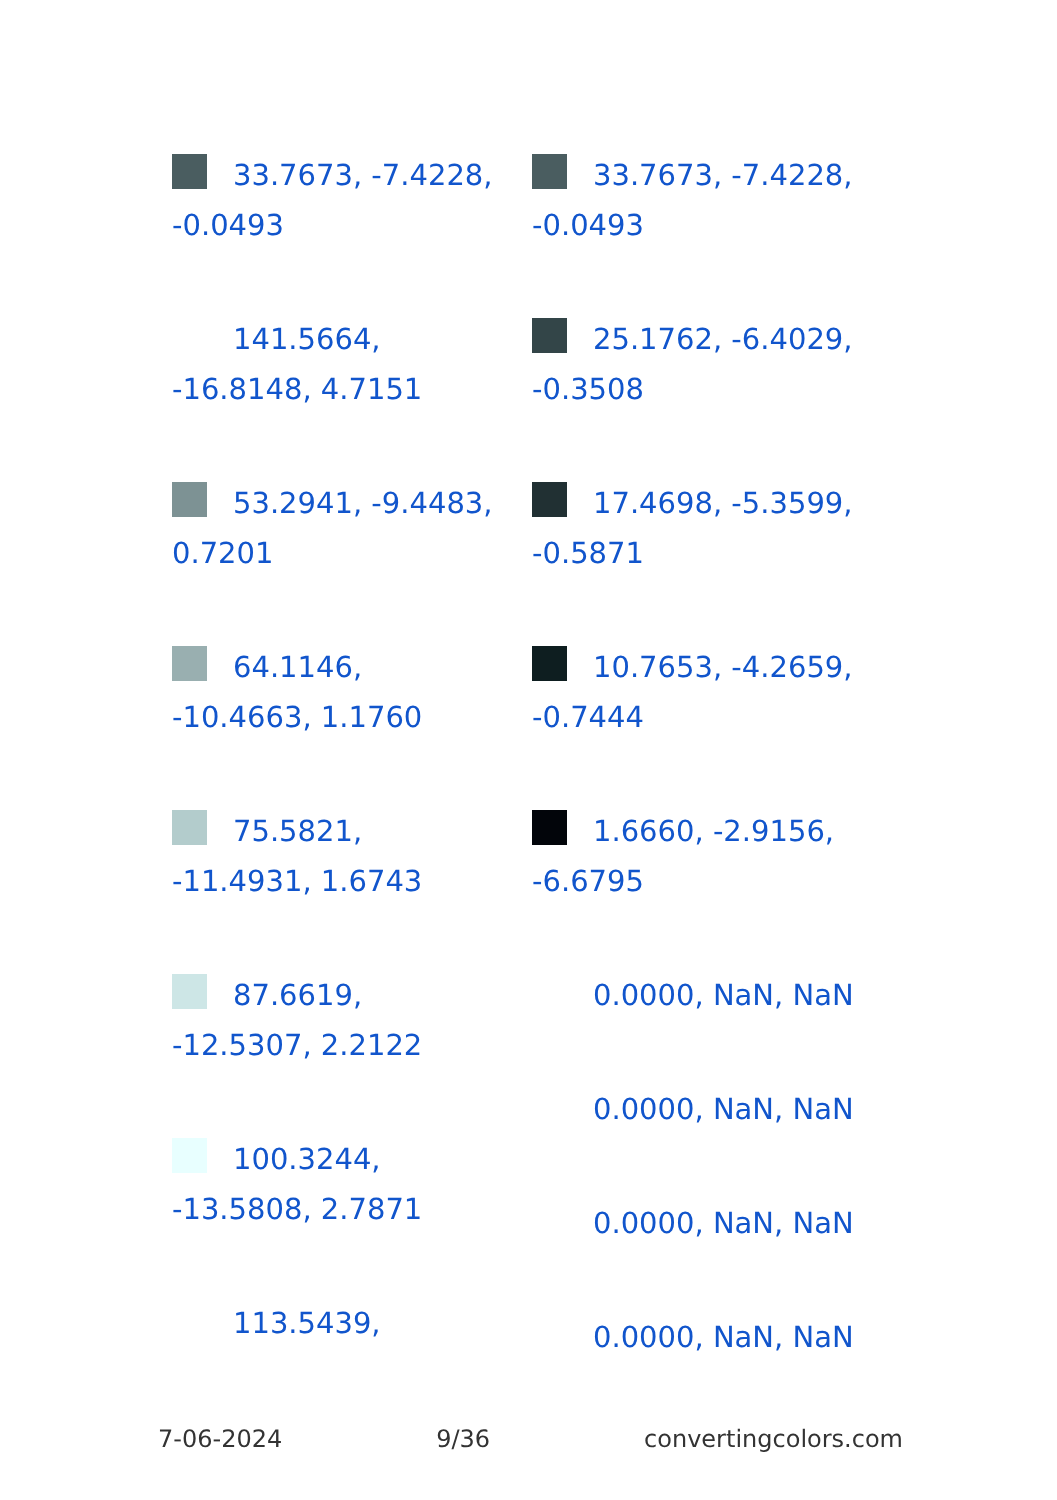33.7673, -7.4228, -0.0493
141.5664, -16.8148, 4.7151
53.2941, -9.4483, 0.7201
64.1146, -10.4663, 1.1760
75.5821, -11.4931, 1.6743
87.6619, -12.5307, 2.2122
100.3244, -13.5808, 2.7871
113.5439,
33.7673, -7.4228, -0.0493
25.1762, -6.4029, -0.3508
17.4698, -5.3599, -0.5871
10.7653, -4.2659, -0.7444
1.6660, -2.9156, -6.6795
0.0000, NaN, NaN
0.0000, NaN, NaN
0.0000, NaN, NaN
0.0000, NaN, NaN
7-06-2024 9/36 convertingcolors.com